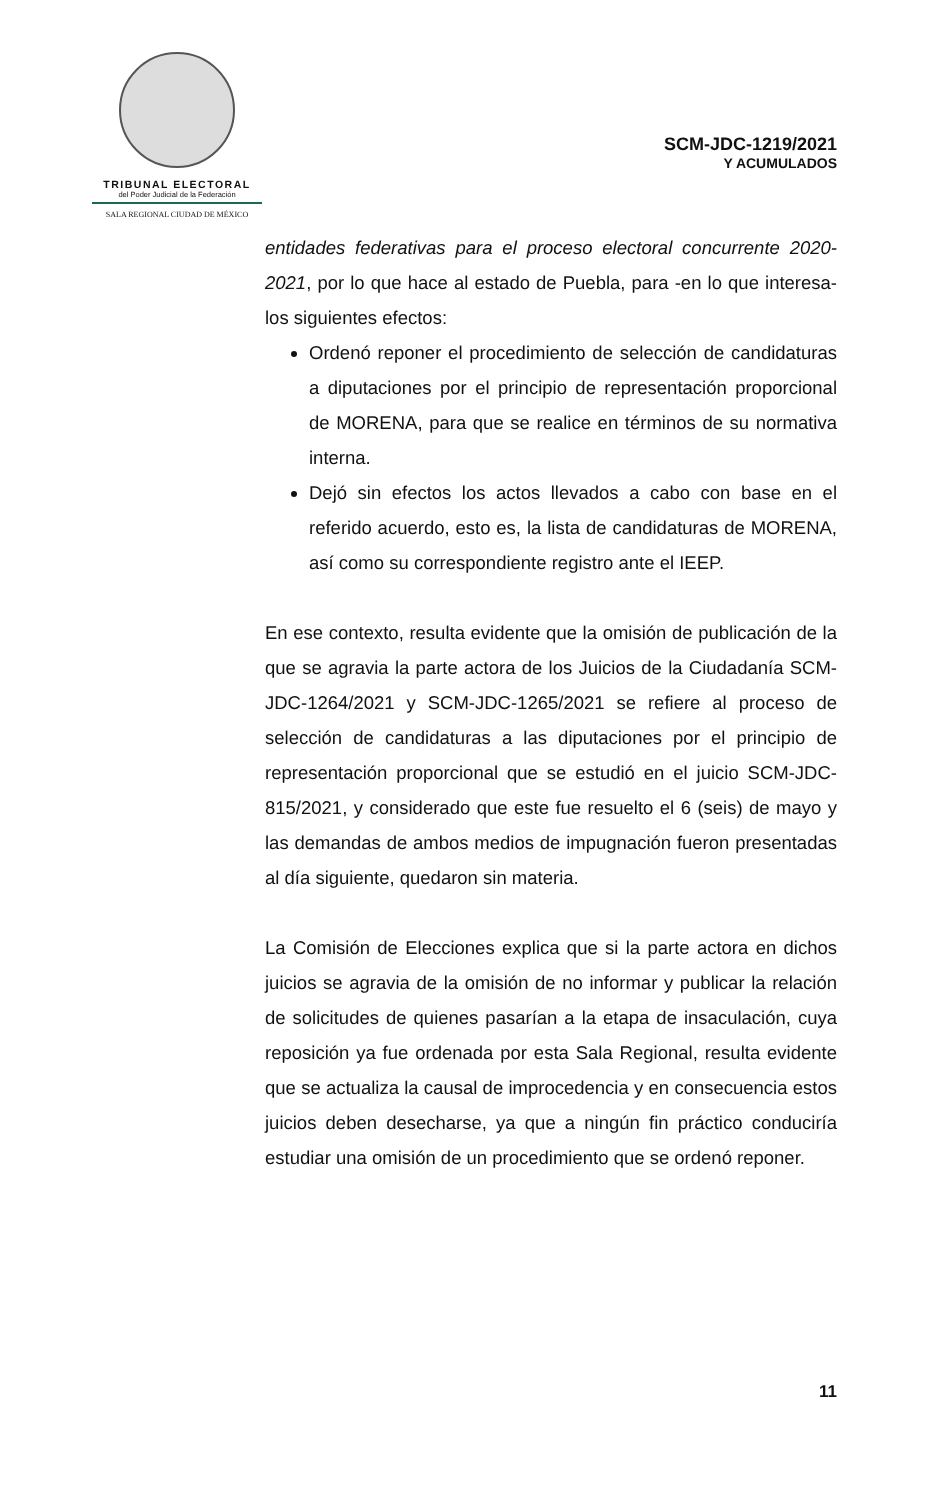TRIBUNAL ELECTORAL
del Poder Judicial de la Federación
SALA REGIONAL CIUDAD DE MÉXICO
SCM-JDC-1219/2021
Y ACUMULADOS
entidades federativas para el proceso electoral concurrente 2020-2021, por lo que hace al estado de Puebla, para -en lo que interesa- los siguientes efectos:
Ordenó reponer el procedimiento de selección de candidaturas a diputaciones por el principio de representación proporcional de MORENA, para que se realice en términos de su normativa interna.
Dejó sin efectos los actos llevados a cabo con base en el referido acuerdo, esto es, la lista de candidaturas de MORENA, así como su correspondiente registro ante el IEEP.
En ese contexto, resulta evidente que la omisión de publicación de la que se agravia la parte actora de los Juicios de la Ciudadanía SCM-JDC-1264/2021 y SCM-JDC-1265/2021 se refiere al proceso de selección de candidaturas a las diputaciones por el principio de representación proporcional que se estudió en el juicio SCM-JDC-815/2021, y considerado que este fue resuelto el 6 (seis) de mayo y las demandas de ambos medios de impugnación fueron presentadas al día siguiente, quedaron sin materia.
La Comisión de Elecciones explica que si la parte actora en dichos juicios se agravia de la omisión de no informar y publicar la relación de solicitudes de quienes pasarían a la etapa de insaculación, cuya reposición ya fue ordenada por esta Sala Regional, resulta evidente que se actualiza la causal de improcedencia y en consecuencia estos juicios deben desecharse, ya que a ningún fin práctico conduciría estudiar una omisión de un procedimiento que se ordenó reponer.
11